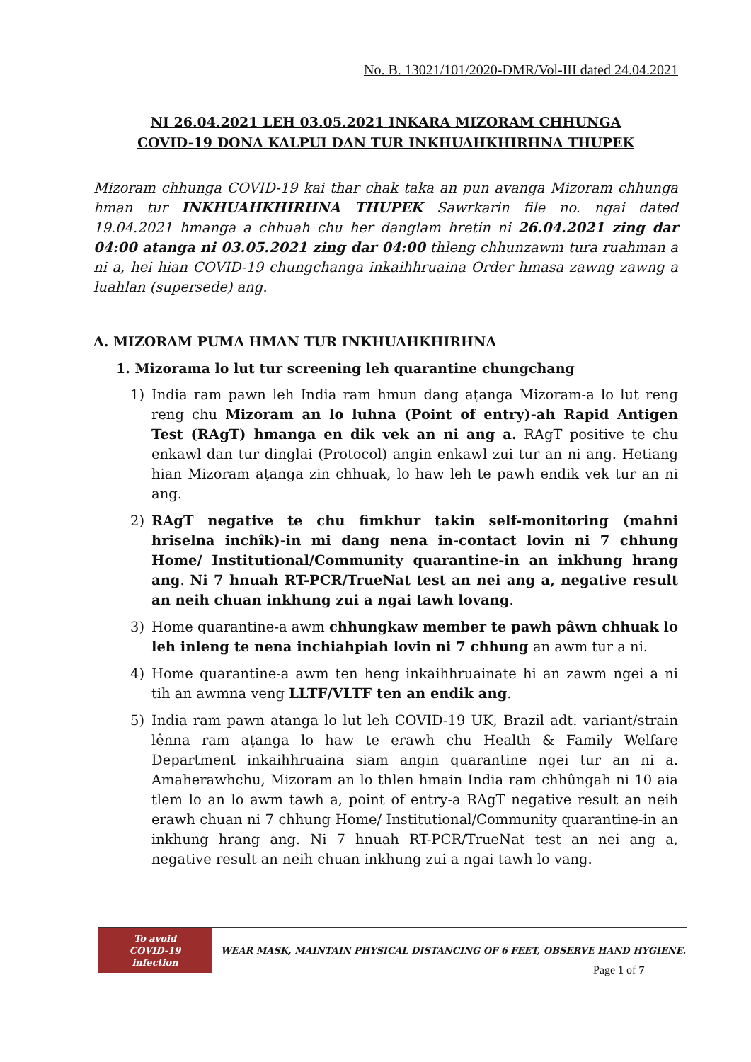No. B. 13021/101/2020-DMR/Vol-III dated 24.04.2021
NI 26.04.2021 LEH 03.05.2021 INKARA MIZORAM CHHUNGA
COVID-19 DONA KALPUI DAN TUR INKHUAHKHIRHNA THUPEK
Mizoram chhunga COVID-19 kai thar chak taka an pun avanga Mizoram chhunga hman tur INKHUAHKHIRHNA THUPEK Sawrkarin file no. ngai dated 19.04.2021 hmanga a chhuah chu her danglam hretin ni 26.04.2021 zing dar 04:00 atanga ni 03.05.2021 zing dar 04:00 thleng chhunzawm tura ruahman a ni a, hei hian COVID-19 chungchanga inkaihhruaina Order hmasa zawng zawng a luahlan (supersede) ang.
A. MIZORAM PUMA HMAN TUR INKHUAHKHIRHNA
1. Mizorama lo lut tur screening leh quarantine chungchang
1) India ram pawn leh India ram hmun dang aṭanga Mizoram-a lo lut reng reng chu Mizoram an lo luhna (Point of entry)-ah Rapid Antigen Test (RAgT) hmanga en dik vek an ni ang a. RAgT positive te chu enkawl dan tur dinglai (Protocol) angin enkawl zui tur an ni ang. Hetiang hian Mizoram aṭanga zin chhuak, lo haw leh te pawh endik vek tur an ni ang.
2) RAgT negative te chu fimkhur takin self-monitoring (mahni hriselna inchîk)-in mi dang nena in-contact lovin ni 7 chhung Home/ Institutional/Community quarantine-in an inkhung hrang ang. Ni 7 hnuah RT-PCR/TrueNat test an nei ang a, negative result an neih chuan inkhung zui a ngai tawh lovang.
3) Home quarantine-a awm chhungkaw member te pawh pâwn chhuak lo leh inleng te nena inchiahpiah lovin ni 7 chhung an awm tur a ni.
4) Home quarantine-a awm ten heng inkaihhruainate hi an zawm ngei a ni tih an awmna veng LLTF/VLTF ten an endik ang.
5) India ram pawn atanga lo lut leh COVID-19 UK, Brazil adt. variant/strain lênna ram aṭanga lo haw te erawh chu Health & Family Welfare Department inkaihhruaina siam angin quarantine ngei tur an ni a. Amaherawhchu, Mizoram an lo thlen hmain India ram chhûngah ni 10 aia tlem lo an lo awm tawh a, point of entry-a RAgT negative result an neih erawh chuan ni 7 chhung Home/ Institutional/Community quarantine-in an inkhung hrang ang. Ni 7 hnuah RT-PCR/TrueNat test an nei ang a, negative result an neih chuan inkhung zui a ngai tawh lo vang.
To avoid
COVID-19 infection
WEAR MASK, MAINTAIN PHYSICAL DISTANCING OF 6 FEET, OBSERVE HAND HYGIENE.
Page 1 of 7